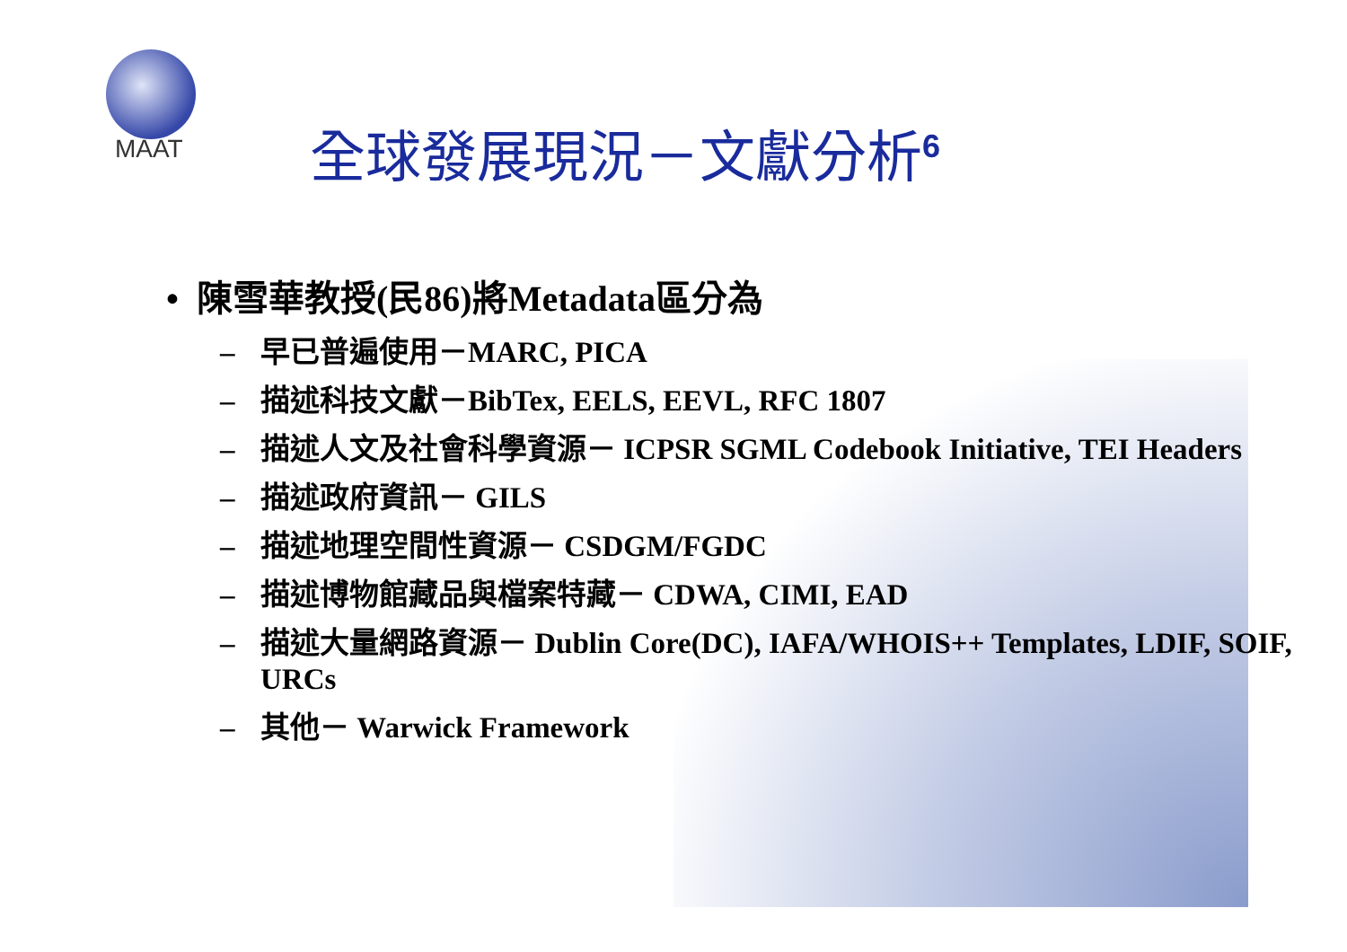MAAT
全球發展現況－文獻分析<sup>6</sup>
• 陳雪華教授(民86)將Metadata區分為
– 早已普遍使用－MARC, PICA
– 描述科技文獻－BibTex, EELS, EEVL, RFC 1807
– 描述人文及社會科學資源－ ICPSR SGML Codebook Initiative, TEI Headers
– 描述政府資訊－ GILS
– 描述地理空間性資源－ CSDGM/FGDC
– 描述博物館藏品與檔案特藏－ CDWA, CIMI, EAD
– 描述大量網路資源－ Dublin Core(DC), IAFA/WHOIS++ Templates, LDIF, SOIF, URCs
– 其他－ Warwick Framework